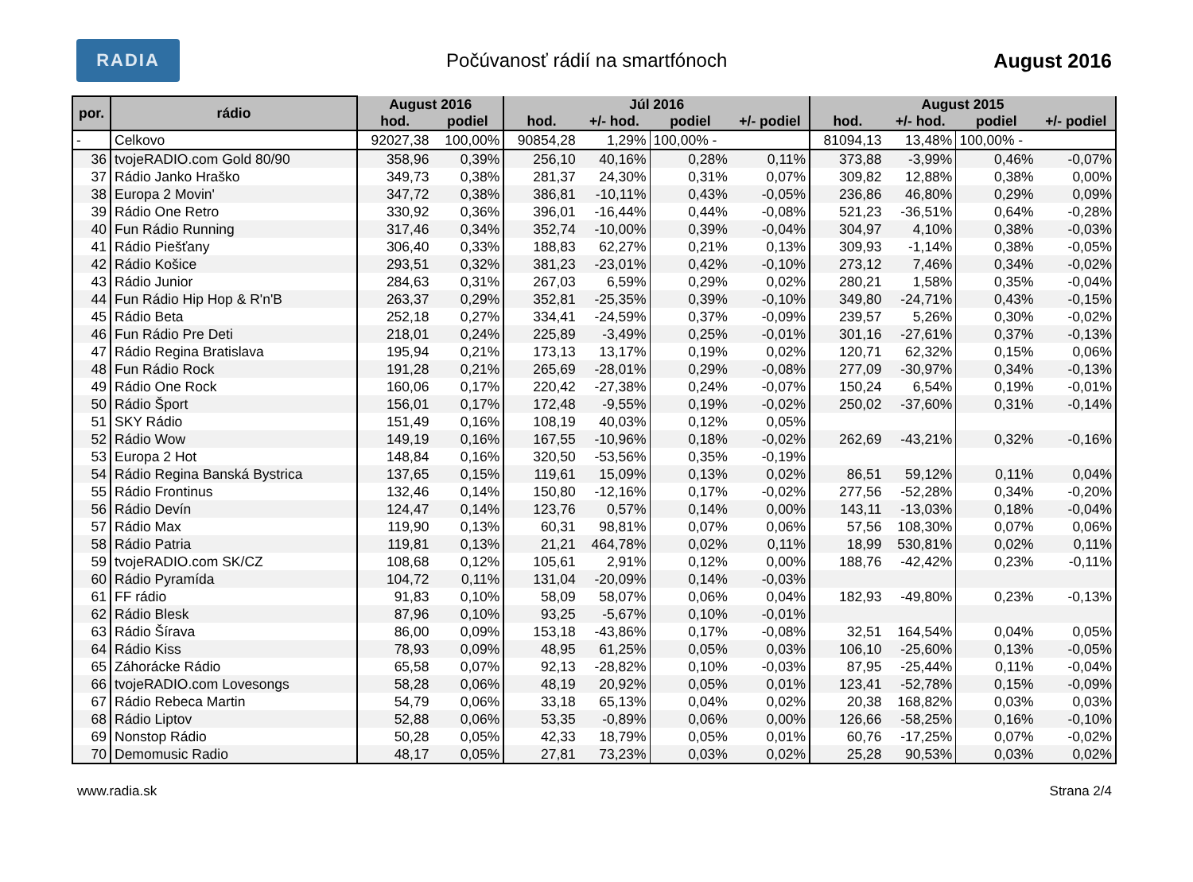RADIA
Počúvanosť rádií na smartfónoch
August 2016
| por. | rádio | August 2016 | | Júl 2016 | | | | August 2015 | | | |
| --- | --- | --- | --- | --- | --- | --- | --- | --- | --- | --- | --- |
| | | hod. | podiel | hod. | +/- hod. | podiel | +/- podiel | hod. | +/- hod. | podiel | +/- podiel |
| - | Celkovo | 92027,38 | 100,00% | 90854,28 | 1,29% | 100,00% - | | 81094,13 | 13,48% | 100,00% - | |
| 36 | tvojeRADIO.com Gold 80/90 | 358,96 | 0,39% | 256,10 | 40,16% | 0,28% | 0,11% | 373,88 | -3,99% | 0,46% | -0,07% |
| 37 | Rádio Janko Hraško | 349,73 | 0,38% | 281,37 | 24,30% | 0,31% | 0,07% | 309,82 | 12,88% | 0,38% | 0,00% |
| 38 | Europa 2 Movin' | 347,72 | 0,38% | 386,81 | -10,11% | 0,43% | -0,05% | 236,86 | 46,80% | 0,29% | 0,09% |
| 39 | Rádio One Retro | 330,92 | 0,36% | 396,01 | -16,44% | 0,44% | -0,08% | 521,23 | -36,51% | 0,64% | -0,28% |
| 40 | Fun Rádio Running | 317,46 | 0,34% | 352,74 | -10,00% | 0,39% | -0,04% | 304,97 | 4,10% | 0,38% | -0,03% |
| 41 | Rádio Piešťany | 306,40 | 0,33% | 188,83 | 62,27% | 0,21% | 0,13% | 309,93 | -1,14% | 0,38% | -0,05% |
| 42 | Rádio Košice | 293,51 | 0,32% | 381,23 | -23,01% | 0,42% | -0,10% | 273,12 | 7,46% | 0,34% | -0,02% |
| 43 | Rádio Junior | 284,63 | 0,31% | 267,03 | 6,59% | 0,29% | 0,02% | 280,21 | 1,58% | 0,35% | -0,04% |
| 44 | Fun Rádio Hip Hop & R'n'B | 263,37 | 0,29% | 352,81 | -25,35% | 0,39% | -0,10% | 349,80 | -24,71% | 0,43% | -0,15% |
| 45 | Rádio Beta | 252,18 | 0,27% | 334,41 | -24,59% | 0,37% | -0,09% | 239,57 | 5,26% | 0,30% | -0,02% |
| 46 | Fun Rádio Pre Deti | 218,01 | 0,24% | 225,89 | -3,49% | 0,25% | -0,01% | 301,16 | -27,61% | 0,37% | -0,13% |
| 47 | Rádio Regina Bratislava | 195,94 | 0,21% | 173,13 | 13,17% | 0,19% | 0,02% | 120,71 | 62,32% | 0,15% | 0,06% |
| 48 | Fun Rádio Rock | 191,28 | 0,21% | 265,69 | -28,01% | 0,29% | -0,08% | 277,09 | -30,97% | 0,34% | -0,13% |
| 49 | Rádio One Rock | 160,06 | 0,17% | 220,42 | -27,38% | 0,24% | -0,07% | 150,24 | 6,54% | 0,19% | -0,01% |
| 50 | Rádio Šport | 156,01 | 0,17% | 172,48 | -9,55% | 0,19% | -0,02% | 250,02 | -37,60% | 0,31% | -0,14% |
| 51 | SKY Rádio | 151,49 | 0,16% | 108,19 | 40,03% | 0,12% | 0,05% | | | | |
| 52 | Rádio Wow | 149,19 | 0,16% | 167,55 | -10,96% | 0,18% | -0,02% | 262,69 | -43,21% | 0,32% | -0,16% |
| 53 | Europa 2 Hot | 148,84 | 0,16% | 320,50 | -53,56% | 0,35% | -0,19% | | | | |
| 54 | Rádio Regina Banská Bystrica | 137,65 | 0,15% | 119,61 | 15,09% | 0,13% | 0,02% | 86,51 | 59,12% | 0,11% | 0,04% |
| 55 | Rádio Frontinus | 132,46 | 0,14% | 150,80 | -12,16% | 0,17% | -0,02% | 277,56 | -52,28% | 0,34% | -0,20% |
| 56 | Rádio Devín | 124,47 | 0,14% | 123,76 | 0,57% | 0,14% | 0,00% | 143,11 | -13,03% | 0,18% | -0,04% |
| 57 | Rádio Max | 119,90 | 0,13% | 60,31 | 98,81% | 0,07% | 0,06% | 57,56 | 108,30% | 0,07% | 0,06% |
| 58 | Rádio Patria | 119,81 | 0,13% | 21,21 | 464,78% | 0,02% | 0,11% | 18,99 | 530,81% | 0,02% | 0,11% |
| 59 | tvojeRADIO.com SK/CZ | 108,68 | 0,12% | 105,61 | 2,91% | 0,12% | 0,00% | 188,76 | -42,42% | 0,23% | -0,11% |
| 60 | Rádio Pyramída | 104,72 | 0,11% | 131,04 | -20,09% | 0,14% | -0,03% | | | | |
| 61 | FF rádio | 91,83 | 0,10% | 58,09 | 58,07% | 0,06% | 0,04% | 182,93 | -49,80% | 0,23% | -0,13% |
| 62 | Rádio Blesk | 87,96 | 0,10% | 93,25 | -5,67% | 0,10% | -0,01% | | | | |
| 63 | Rádio Šírava | 86,00 | 0,09% | 153,18 | -43,86% | 0,17% | -0,08% | 32,51 | 164,54% | 0,04% | 0,05% |
| 64 | Rádio Kiss | 78,93 | 0,09% | 48,95 | 61,25% | 0,05% | 0,03% | 106,10 | -25,60% | 0,13% | -0,05% |
| 65 | Záhorácke Rádio | 65,58 | 0,07% | 92,13 | -28,82% | 0,10% | -0,03% | 87,95 | -25,44% | 0,11% | -0,04% |
| 66 | tvojeRADIO.com Lovesongs | 58,28 | 0,06% | 48,19 | 20,92% | 0,05% | 0,01% | 123,41 | -52,78% | 0,15% | -0,09% |
| 67 | Rádio Rebeca Martin | 54,79 | 0,06% | 33,18 | 65,13% | 0,04% | 0,02% | 20,38 | 168,82% | 0,03% | 0,03% |
| 68 | Rádio Liptov | 52,88 | 0,06% | 53,35 | -0,89% | 0,06% | 0,00% | 126,66 | -58,25% | 0,16% | -0,10% |
| 69 | Nonstop Rádio | 50,28 | 0,05% | 42,33 | 18,79% | 0,05% | 0,01% | 60,76 | -17,25% | 0,07% | -0,02% |
| 70 | Demomusic Radio | 48,17 | 0,05% | 27,81 | 73,23% | 0,03% | 0,02% | 25,28 | 90,53% | 0,03% | 0,02% |
www.radia.sk Strana 2/4